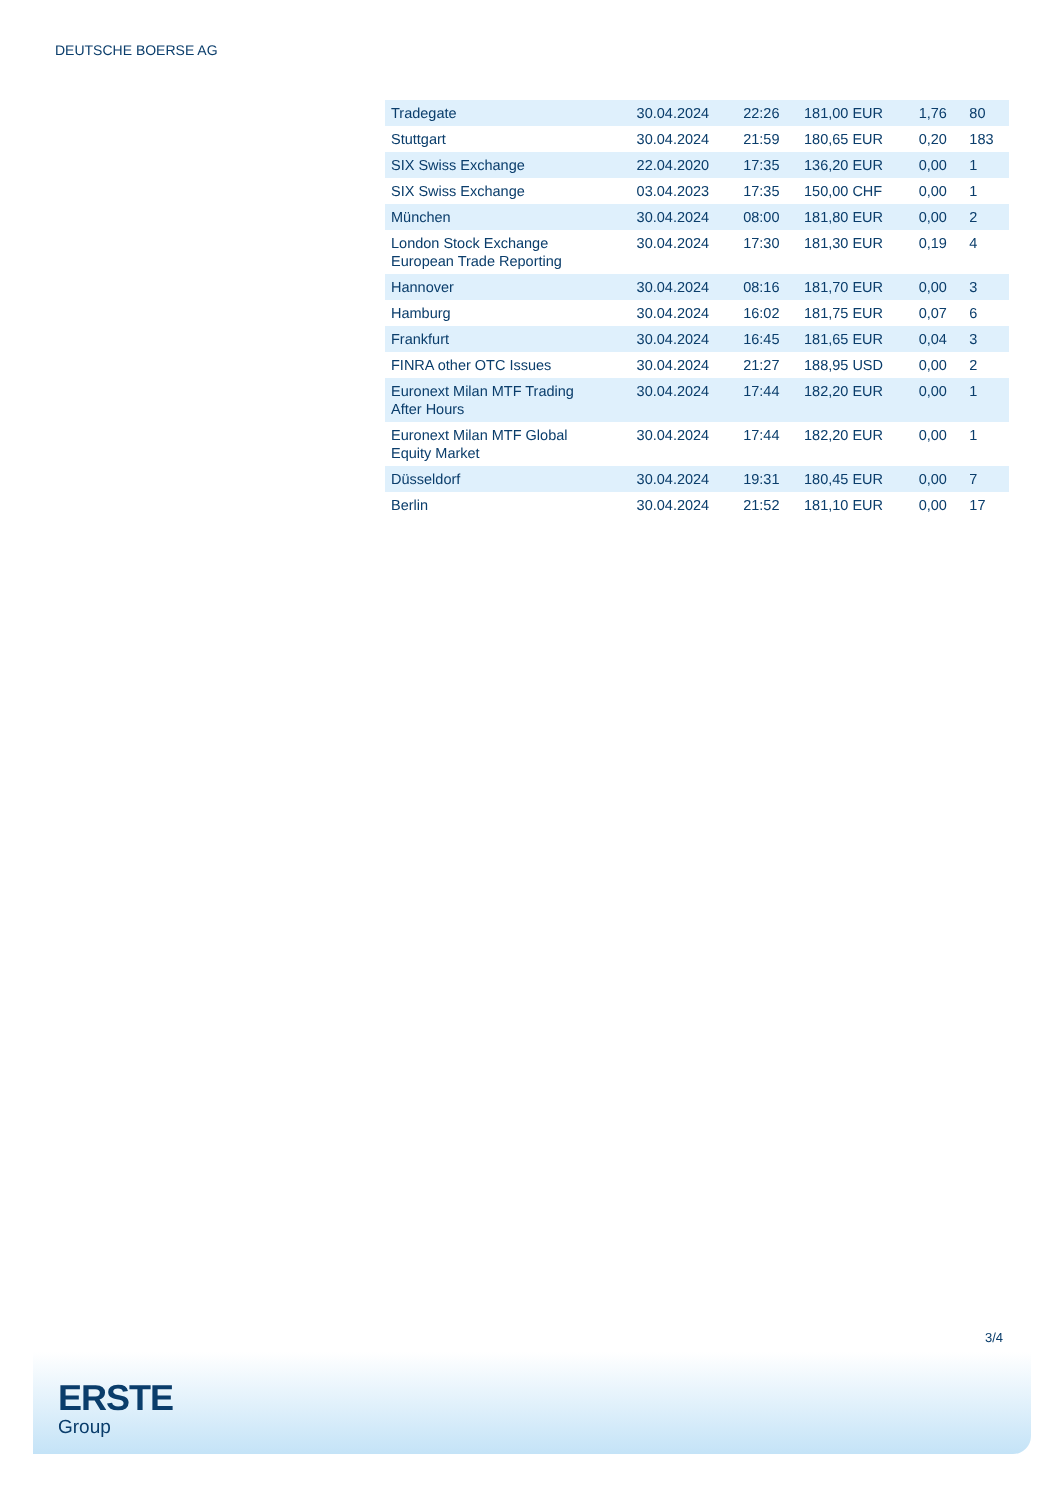DEUTSCHE BOERSE AG
| Tradegate | 30.04.2024 | 22:26 | 181,00 EUR | 1,76 | 80 |
| Stuttgart | 30.04.2024 | 21:59 | 180,65 EUR | 0,20 | 183 |
| SIX Swiss Exchange | 22.04.2020 | 17:35 | 136,20 EUR | 0,00 | 1 |
| SIX Swiss Exchange | 03.04.2023 | 17:35 | 150,00 CHF | 0,00 | 1 |
| München | 30.04.2024 | 08:00 | 181,80 EUR | 0,00 | 2 |
| London Stock Exchange European Trade Reporting | 30.04.2024 | 17:30 | 181,30 EUR | 0,19 | 4 |
| Hannover | 30.04.2024 | 08:16 | 181,70 EUR | 0,00 | 3 |
| Hamburg | 30.04.2024 | 16:02 | 181,75 EUR | 0,07 | 6 |
| Frankfurt | 30.04.2024 | 16:45 | 181,65 EUR | 0,04 | 3 |
| FINRA other OTC Issues | 30.04.2024 | 21:27 | 188,95 USD | 0,00 | 2 |
| Euronext Milan MTF Trading After Hours | 30.04.2024 | 17:44 | 182,20 EUR | 0,00 | 1 |
| Euronext Milan MTF Global Equity Market | 30.04.2024 | 17:44 | 182,20 EUR | 0,00 | 1 |
| Düsseldorf | 30.04.2024 | 19:31 | 180,45 EUR | 0,00 | 7 |
| Berlin | 30.04.2024 | 21:52 | 181,10 EUR | 0,00 | 17 |
3/4
ERSTE
Group